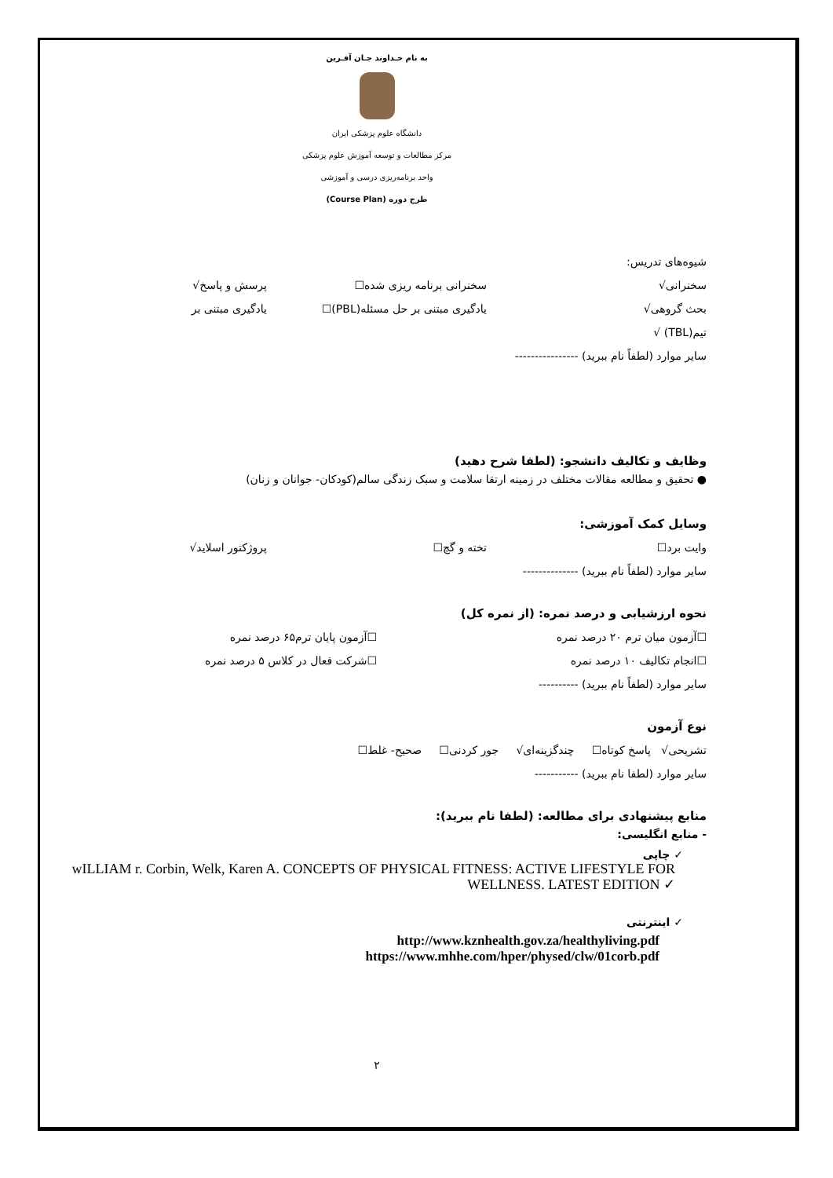به نام خـداوند جـان آفـرین
دانشگاه علوم پزشکی ایران
مرکز مطالعات و توسعه آموزش علوم پزشکی
واحد برنامه‌ریزی درسی و آموزشی
طرح دوره (Course Plan)
شیوه‌های تدریس:
سخنرانی√ سخنرانی برنامه ریزی شده☐ پرسش و پاسخ√
بحث گروهی√ یادگیری مبتنی بر حل مسئله(PBL)☐ یادگیری مبتنی بر
تیم(TBL) √
سایر موارد (لطفاً نام ببرید) ----------------
وظایف و تکالیف دانشجو: (لطفا شرح دهید)
● تحقیق و مطالعه مقالات مختلف در زمینه ارتقا سلامت و سبک زندگی سالم(کودکان- جوانان و زنان)
وسایل کمک آموزشی:
وایت برد☐ تخته و گچ☐ پروژکتور اسلاید√
سایر موارد (لطفاً نام ببرید) --------------
نحوه ارزشیابی و درصد نمره: (از نمره کل)
☐آزمون میان ترم ۲۰ درصد نمره ☐آزمون پایان ترم۶۵ درصد نمره
☐انجام تکالیف ۱۰ درصد نمره ☐شرکت فعال در کلاس ۵ درصد نمره
سایر موارد (لطفاً نام ببرید) ----------
نوع آزمون
تشریحی√ پاسخ کوتاه☐ چندگزینه‌ای√ جور کردنی☐ صحیح- غلط☐
سایر موارد (لطفا نام ببرید) -----------
منابع پیشنهادی برای مطالعه: (لطفا نام ببرید):
- منابع انگلیسی:
✓ چاپی
wILLIAM r. Corbin, Welk, Karen A. CONCEPTS OF PHYSICAL FITNESS: ACTIVE LIFESTYLE FOR WELLNESS. LATEST EDITION ✓
✓ اینترنتی
http://www.kznhealth.gov.za/healthyliving.pdf
https://www.mhhe.com/hper/physed/clw/01corb.pdf
۲